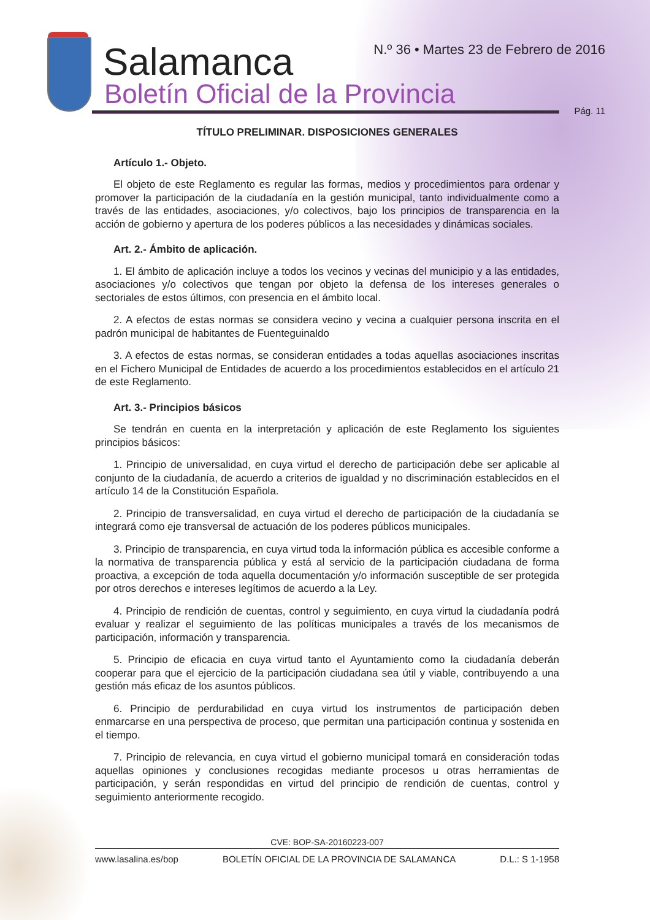Salamanca
Boletín Oficial de la Provincia
N.º 36 • Martes 23 de Febrero de 2016
Pág. 11
TÍTULO PRELIMINAR. DISPOSICIONES GENERALES
Artículo 1.- Objeto.
El objeto de este Reglamento es regular las formas, medios y procedimientos para ordenar y promover la participación de la ciudadanía en la gestión municipal, tanto individualmente como a través de las entidades, asociaciones, y/o colectivos, bajo los principios de transparencia en la acción de gobierno y apertura de los poderes públicos a las necesidades y dinámicas sociales.
Art. 2.- Ámbito de aplicación.
1. El ámbito de aplicación incluye a todos los vecinos y vecinas del municipio y a las entidades, asociaciones y/o colectivos que tengan por objeto la defensa de los intereses generales o sectoriales de estos últimos, con presencia en el ámbito local.
2. A efectos de estas normas se considera vecino y vecina a cualquier persona inscrita en el padrón municipal de habitantes de Fuenteguinaldo
3. A efectos de estas normas, se consideran entidades a todas aquellas asociaciones inscritas en el Fichero Municipal de Entidades de acuerdo a los procedimientos establecidos en el artículo 21 de este Reglamento.
Art. 3.- Principios básicos
Se tendrán en cuenta en la interpretación y aplicación de este Reglamento los siguientes principios básicos:
1. Principio de universalidad, en cuya virtud el derecho de participación debe ser aplicable al conjunto de la ciudadanía, de acuerdo a criterios de igualdad y no discriminación establecidos en el artículo 14 de la Constitución Española.
2. Principio de transversalidad, en cuya virtud el derecho de participación de la ciudadanía se integrará como eje transversal de actuación de los poderes públicos municipales.
3. Principio de transparencia, en cuya virtud toda la información pública es accesible conforme a la normativa de transparencia pública y está al servicio de la participación ciudadana de forma proactiva, a excepción de toda aquella documentación y/o información susceptible de ser protegida por otros derechos e intereses legítimos de acuerdo a la Ley.
4. Principio de rendición de cuentas, control y seguimiento, en cuya virtud la ciudadanía podrá evaluar y realizar el seguimiento de las políticas municipales a través de los mecanismos de participación, información y transparencia.
5. Principio de eficacia en cuya virtud tanto el Ayuntamiento como la ciudadanía deberán cooperar para que el ejercicio de la participación ciudadana sea útil y viable, contribuyendo a una gestión más eficaz de los asuntos públicos.
6. Principio de perdurabilidad en cuya virtud los instrumentos de participación deben enmarcarse en una perspectiva de proceso, que permitan una participación continua y sostenida en el tiempo.
7. Principio de relevancia, en cuya virtud el gobierno municipal tomará en consideración todas aquellas opiniones y conclusiones recogidas mediante procesos u otras herramientas de participación, y serán respondidas en virtud del principio de rendición de cuentas, control y seguimiento anteriormente recogido.
CVE: BOP-SA-20160223-007
www.lasalina.es/bop BOLETÍN OFICIAL DE LA PROVINCIA DE SALAMANCA D.L.: S 1-1958